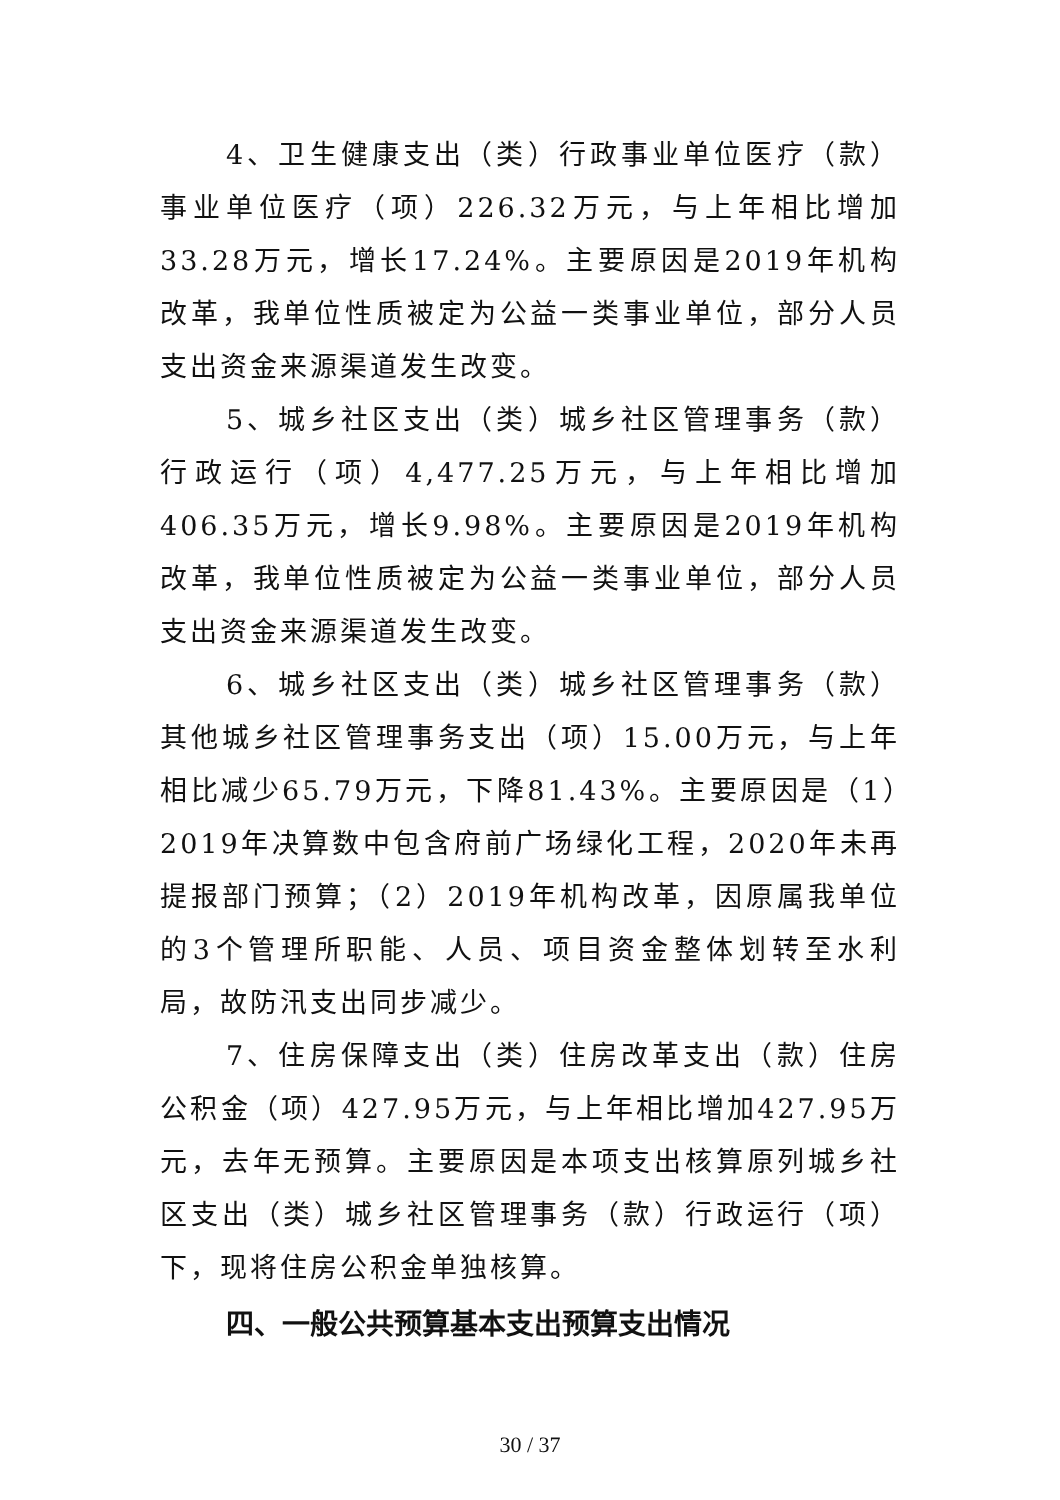4、卫生健康支出（类）行政事业单位医疗（款）事业单位医疗（项）226.32万元，与上年相比增加33.28万元，增长17.24%。主要原因是2019年机构改革，我单位性质被定为公益一类事业单位，部分人员支出资金来源渠道发生改变。
5、城乡社区支出（类）城乡社区管理事务（款）行政运行（项）4,477.25万元，与上年相比增加406.35万元，增长9.98%。主要原因是2019年机构改革，我单位性质被定为公益一类事业单位，部分人员支出资金来源渠道发生改变。
6、城乡社区支出（类）城乡社区管理事务（款）其他城乡社区管理事务支出（项）15.00万元，与上年相比减少65.79万元，下降81.43%。主要原因是（1）2019年决算数中包含府前广场绿化工程，2020年未再提报部门预算；（2）2019年机构改革，因原属我单位的3个管理所职能、人员、项目资金整体划转至水利局，故防汛支出同步减少。
7、住房保障支出（类）住房改革支出（款）住房公积金（项）427.95万元，与上年相比增加427.95万元，去年无预算。主要原因是本项支出核算原列城乡社区支出（类）城乡社区管理事务（款）行政运行（项）下，现将住房公积金单独核算。
四、一般公共预算基本支出预算支出情况
30 / 37